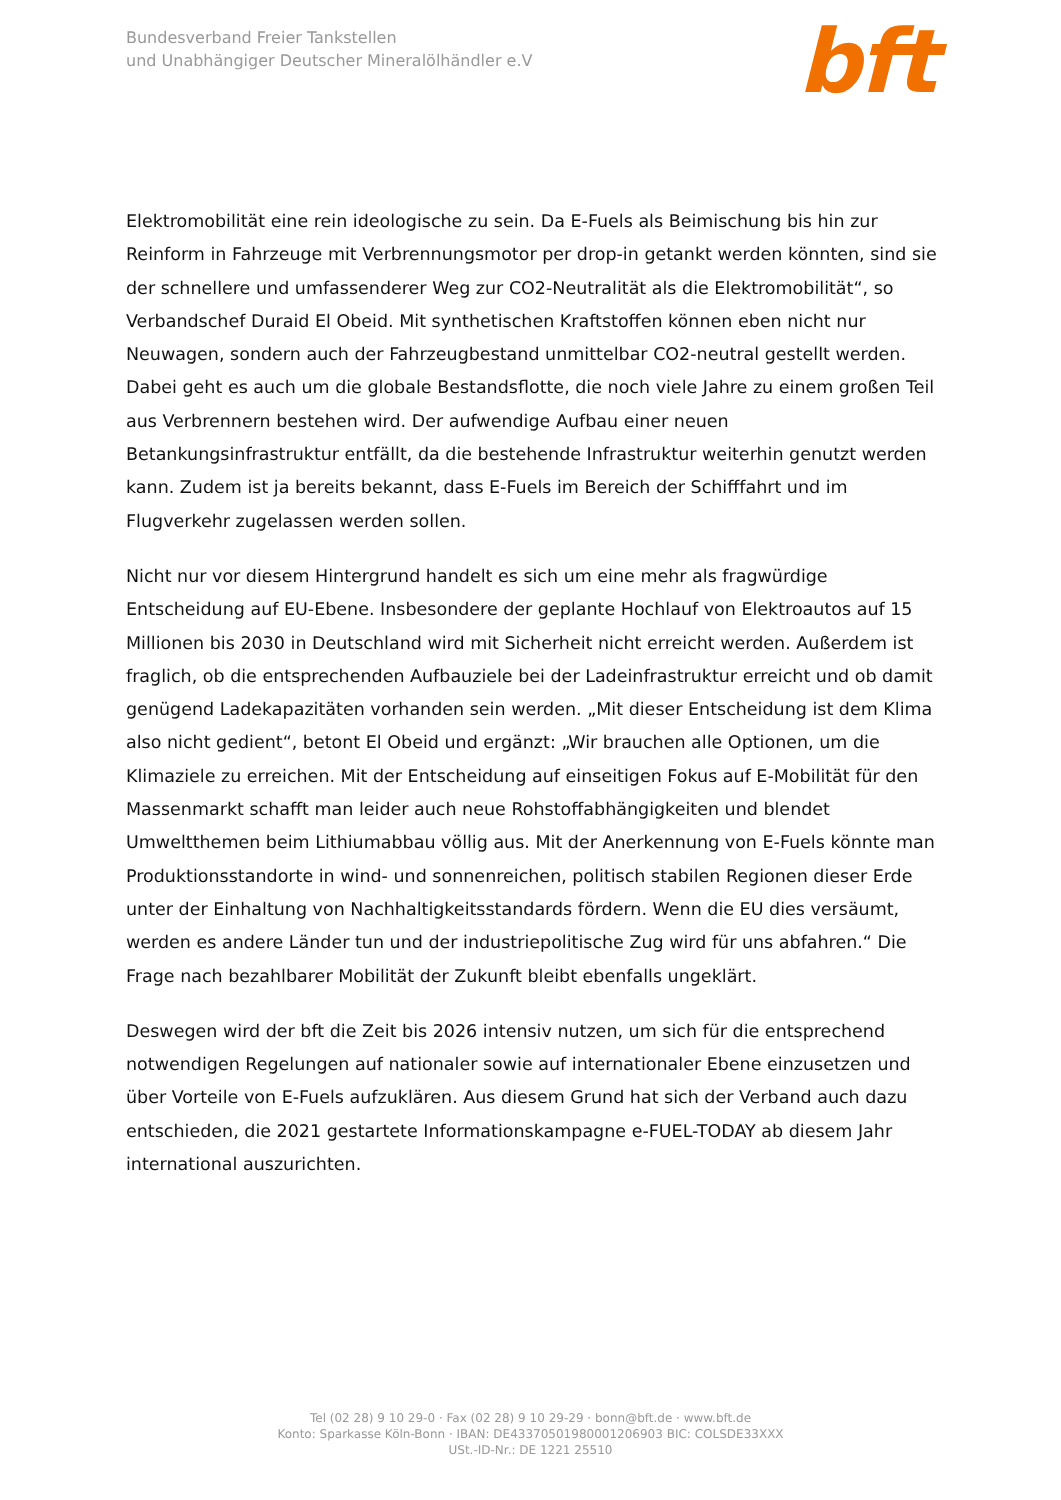Bundesverband Freier Tankstellen
und Unabhängiger Deutscher Mineralölhändler e.V
bft
Elektromobilität eine rein ideologische zu sein. Da E-Fuels als Beimischung bis hin zur Reinform in Fahrzeuge mit Verbrennungsmotor per drop-in getankt werden könnten, sind sie der schnellere und umfassenderer Weg zur CO2-Neutralität als die Elektromobilität“, so Verbandschef Duraid El Obeid. Mit synthetischen Kraftstoffen können eben nicht nur Neuwagen, sondern auch der Fahrzeugbestand unmittelbar CO2-neutral gestellt werden. Dabei geht es auch um die globale Bestandsflotte, die noch viele Jahre zu einem großen Teil aus Verbrennern bestehen wird. Der aufwendige Aufbau einer neuen Betankungsinfrastruktur entfällt, da die bestehende Infrastruktur weiterhin genutzt werden kann. Zudem ist ja bereits bekannt, dass E-Fuels im Bereich der Schifffahrt und im Flugverkehr zugelassen werden sollen.
Nicht nur vor diesem Hintergrund handelt es sich um eine mehr als fragwürdige Entscheidung auf EU-Ebene. Insbesondere der geplante Hochlauf von Elektroautos auf 15 Millionen bis 2030 in Deutschland wird mit Sicherheit nicht erreicht werden. Außerdem ist fraglich, ob die entsprechenden Aufbauziele bei der Ladeinfrastruktur erreicht und ob damit genügend Ladekapazitäten vorhanden sein werden. „Mit dieser Entscheidung ist dem Klima also nicht gedient“, betont El Obeid und ergänzt: „Wir brauchen alle Optionen, um die Klimaziele zu erreichen. Mit der Entscheidung auf einseitigen Fokus auf E-Mobilität für den Massenmarkt schafft man leider auch neue Rohstoffabhängigkeiten und blendet Umweltthemen beim Lithiumabbau völlig aus. Mit der Anerkennung von E-Fuels könnte man Produktionsstandorte in wind- und sonnenreichen, politisch stabilen Regionen dieser Erde unter der Einhaltung von Nachhaltigkeitsstandards fördern. Wenn die EU dies versäumt, werden es andere Länder tun und der industriepolitische Zug wird für uns abfahren.“ Die Frage nach bezahlbarer Mobilität der Zukunft bleibt ebenfalls ungeklärt.
Deswegen wird der bft die Zeit bis 2026 intensiv nutzen, um sich für die entsprechend notwendigen Regelungen auf nationaler sowie auf internationaler Ebene einzusetzen und über Vorteile von E-Fuels aufzuklären. Aus diesem Grund hat sich der Verband auch dazu entschieden, die 2021 gestartete Informationskampagne e-FUEL-TODAY ab diesem Jahr international auszurichten.
Tel (02 28) 9 10 29-0 · Fax (02 28) 9 10 29-29 · bonn@bft.de · www.bft.de
Konto: Sparkasse Köln-Bonn · IBAN: DE43370501980001206903 BIC: COLSDE33XXX
USt.-ID-Nr.: DE 1221 25510